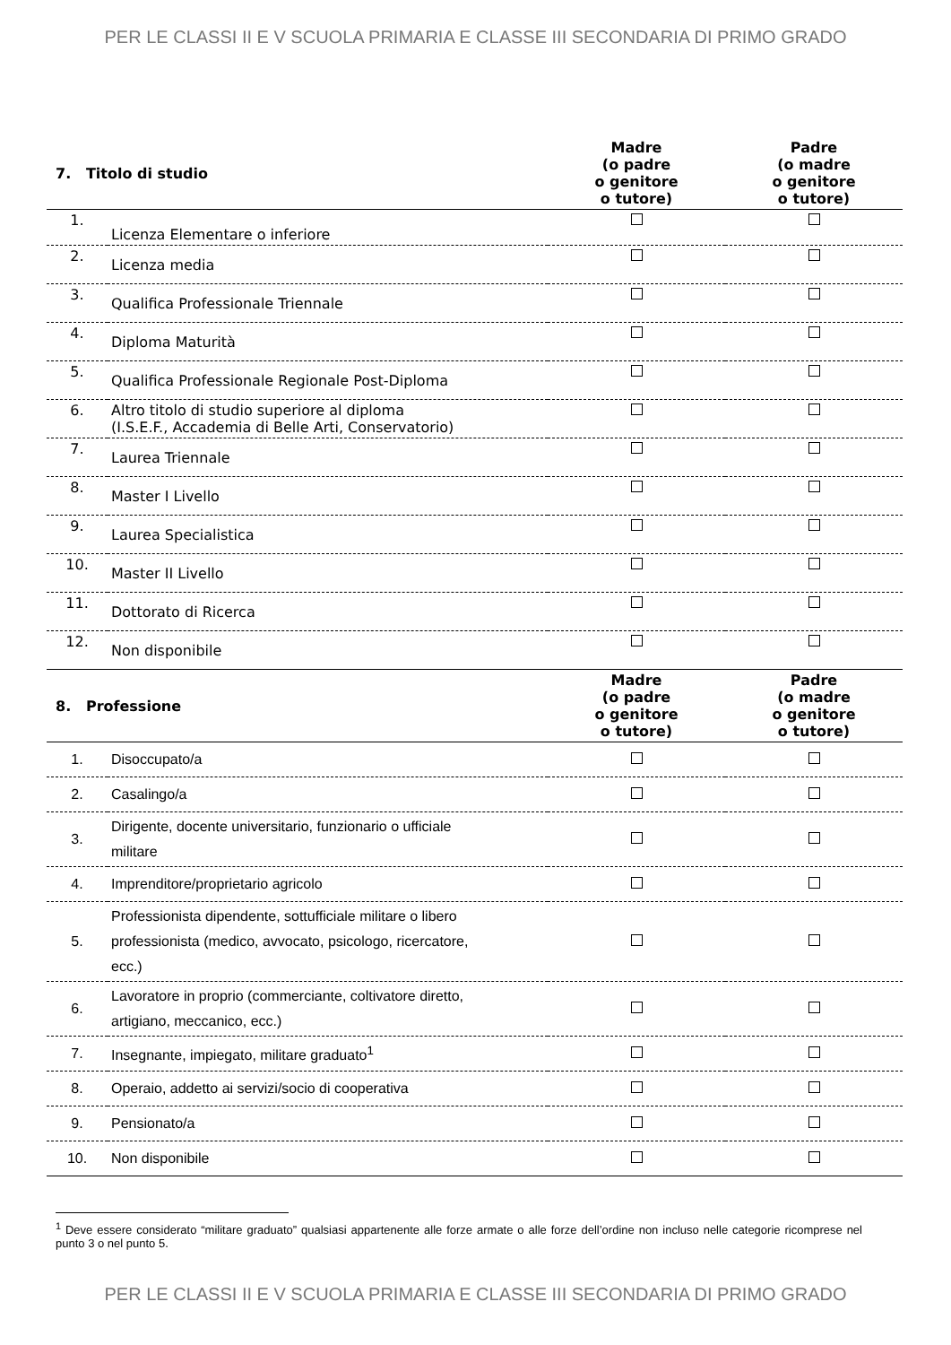PER LE CLASSI II E V SCUOLA PRIMARIA E CLASSE III SECONDARIA DI PRIMO GRADO
| 7. Titolo di studio | | Madre (o padre o genitore o tutore) | Padre (o madre o genitore o tutore) |
| --- | --- | --- | --- |
| 1. | Licenza Elementare o inferiore | | |
| 2. | Licenza media | | |
| 3. | Qualifica Professionale Triennale | | |
| 4. | Diploma Maturità | | |
| 5. | Qualifica Professionale Regionale Post-Diploma | | |
| 6. | Altro titolo di studio superiore al diploma (I.S.E.F., Accademia di Belle Arti, Conservatorio) | | |
| 7. | Laurea Triennale | | |
| 8. | Master I Livello | | |
| 9. | Laurea Specialistica | | |
| 10. | Master II Livello | | |
| 11. | Dottorato di Ricerca | | |
| 12. | Non disponibile | | |
| 8. Professione | | Madre (o padre o genitore o tutore) | Padre (o madre o genitore o tutore) |
| 1. | Disoccupato/a | | |
| 2. | Casalingo/a | | |
| 3. | Dirigente, docente universitario, funzionario o ufficiale militare | | |
| 4. | Imprenditore/proprietario agricolo | | |
| 5. | Professionista dipendente, sottufficiale militare o libero professionista (medico, avvocato, psicologo, ricercatore, ecc.) | | |
| 6. | Lavoratore in proprio (commerciante, coltivatore diretto, artigiano, meccanico, ecc.) | | |
| 7. | Insegnante, impiegato, militare graduato<sup>1</sup> | | |
| 8. | Operaio, addetto ai servizi/socio di cooperativa | | |
| 9. | Pensionato/a | | |
| 10. | Non disponibile | | |
<sup>1</sup> Deve essere considerato “militare graduato” qualsiasi appartenente alle forze armate o alle forze dell’ordine non incluso nelle categorie ricomprese nel punto 3 o nel punto 5.
PER LE CLASSI II E V SCUOLA PRIMARIA E CLASSE III SECONDARIA DI PRIMO GRADO